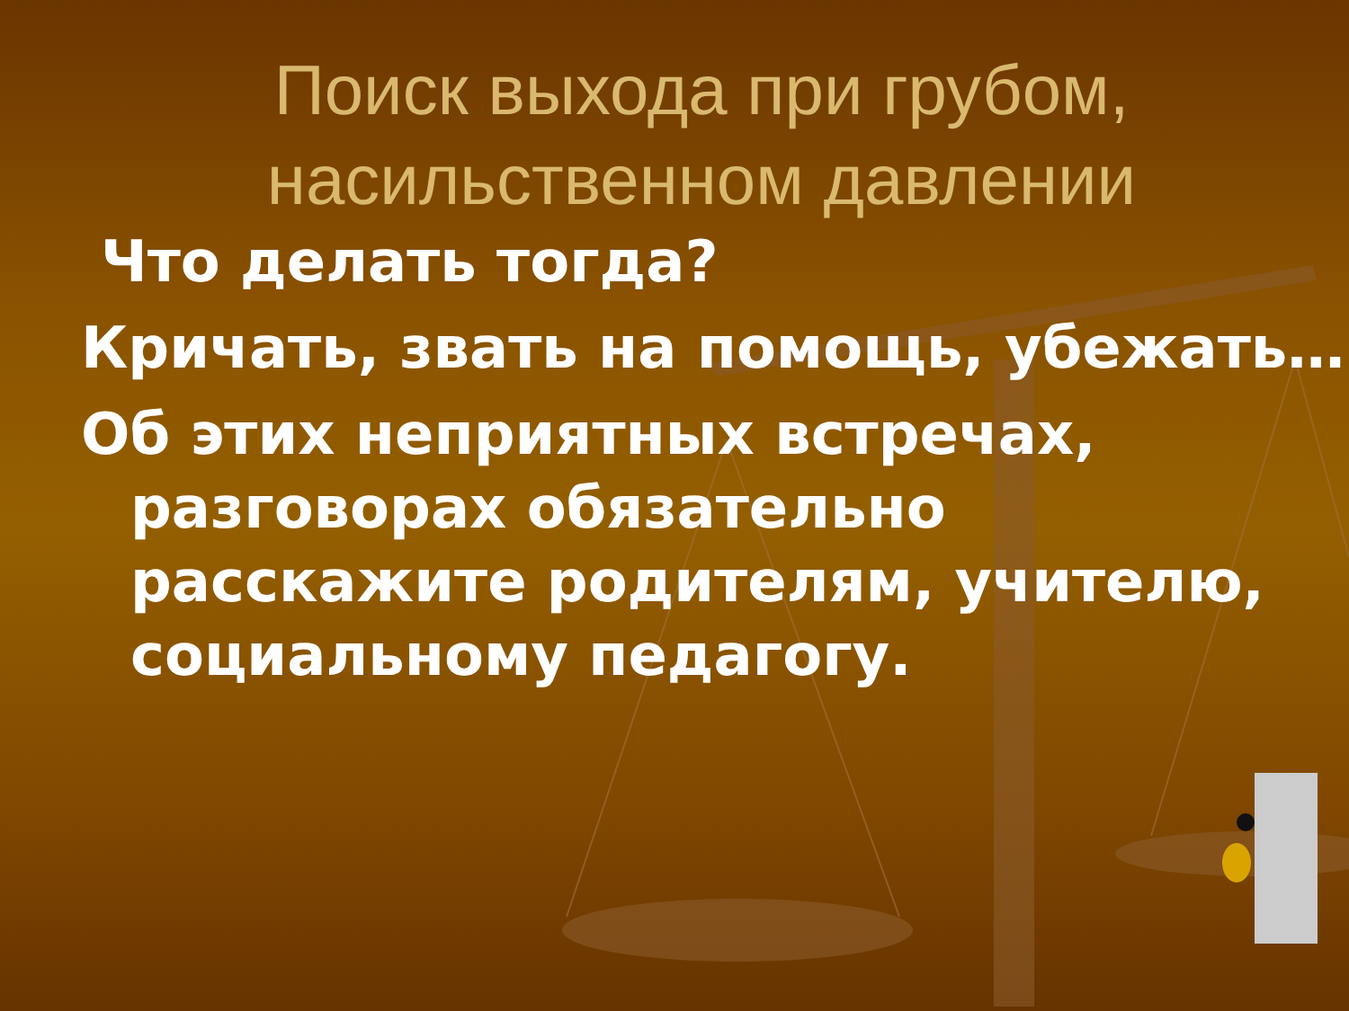Поиск выхода при грубом, насильственном давлении
Что делать тогда?
Кричать, звать на помощь, убежать…
Об этих неприятных встречах, разговорах обязательно расскажите родителям, учителю, социальному педагогу.